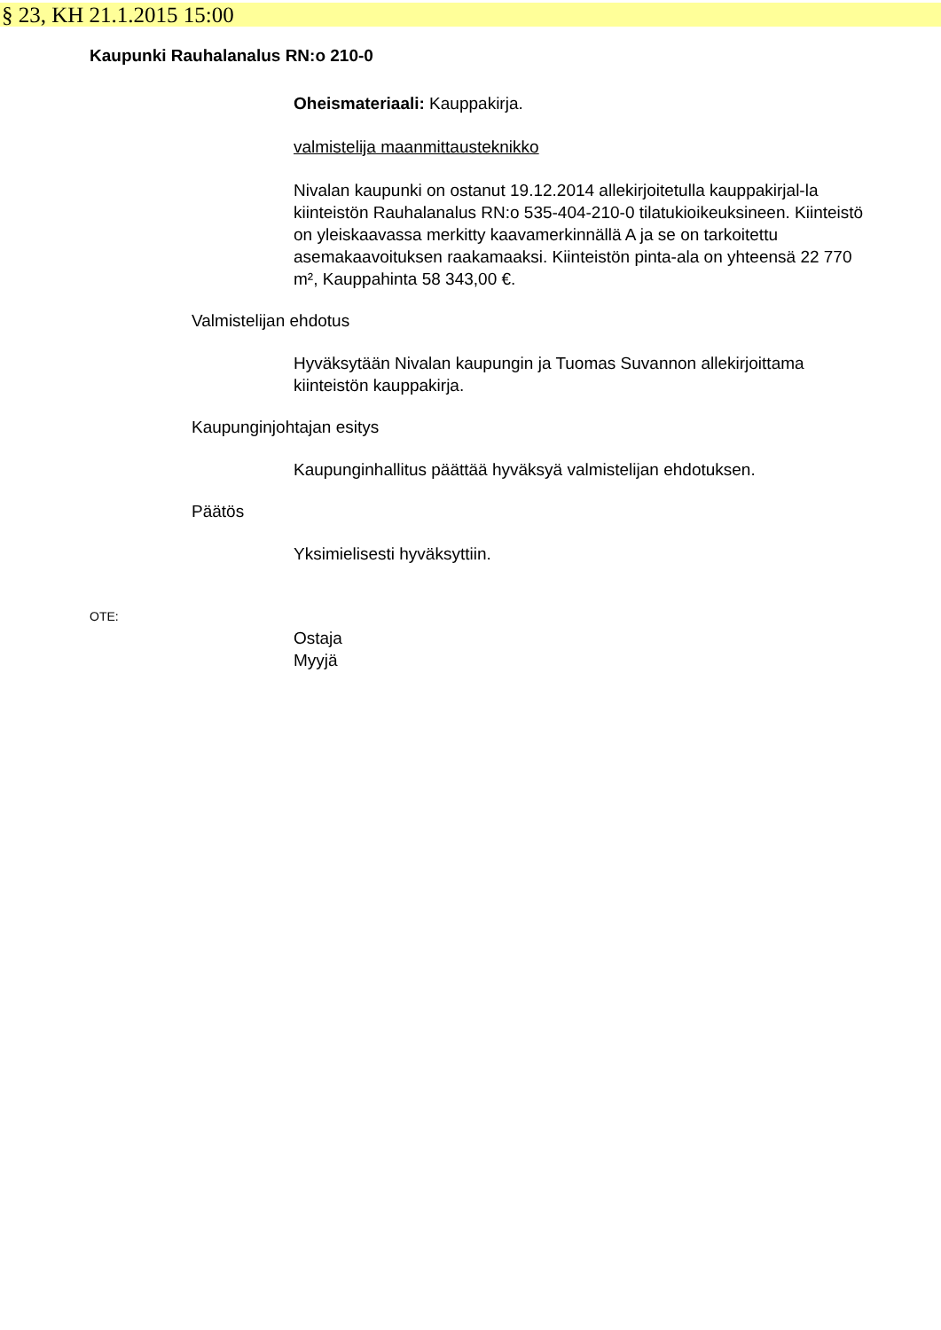§ 23, KH 21.1.2015 15:00
Kaupunki Rauhalanalus RN:o 210-0
Oheismateriaali: Kauppakirja.
valmistelija maanmittausteknikko
Nivalan kaupunki on ostanut 19.12.2014 allekirjoitetulla kauppakirjal-la kiinteistön Rauhalanalus RN:o 535-404-210-0 tilatukioikeuksineen. Kiinteistö on yleiskaavassa merkitty kaavamerkinnällä A ja se on tarkoitettu asemakaavoituksen raakamaaksi. Kiinteistön pinta-ala on yhteensä 22 770 m², Kauppahinta 58 343,00 €.
Valmistelijan ehdotus
Hyväksytään Nivalan kaupungin ja Tuomas Suvannon allekirjoittama kiinteistön kauppakirja.
Kaupunginjohtajan esitys
Kaupunginhallitus päättää hyväksyä valmistelijan ehdotuksen.
Päätös
Yksimielisesti hyväksyttiin.
OTE:
Ostaja
Myyjä